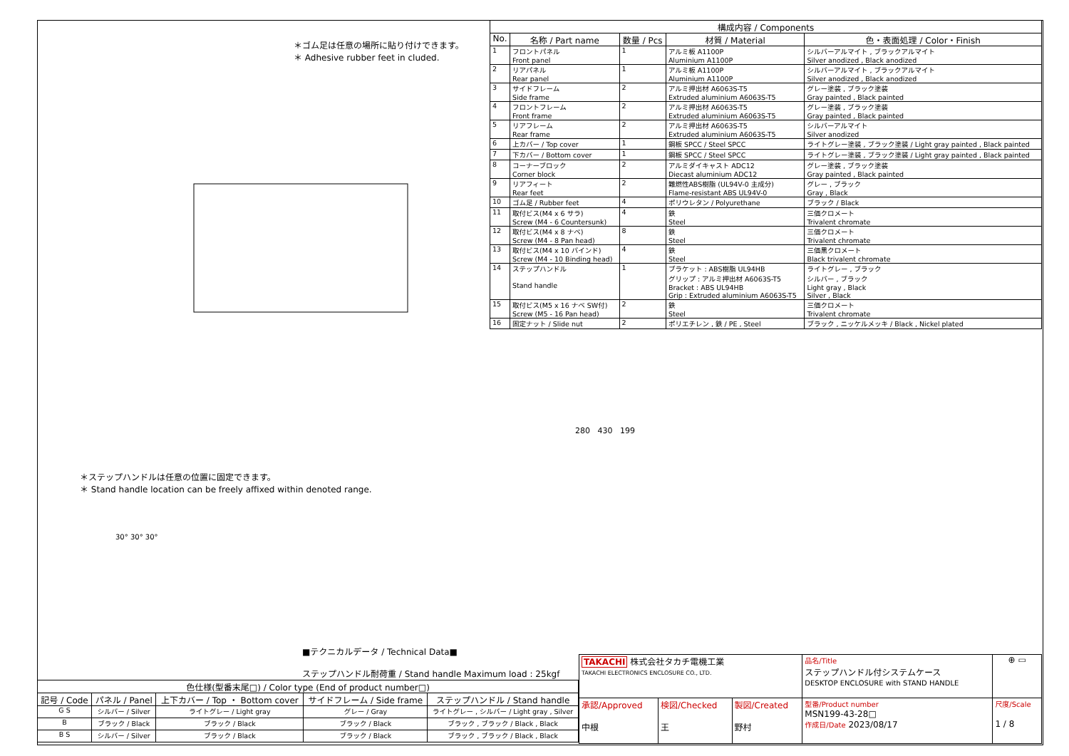＊ゴム足は任意の場所に貼り付けできます。
＊ Adhesive rubber feet in cluded.
| 構成内容 / Components | | | | |
| --- | --- | --- | --- | --- |
| No. | 名称 / Part name | 数量 / Pcs | 材質 / Material | 色・表面処理 / Color・Finish |
| 1 | フロントパネル Front panel | 1 | アルミ板 A1100P Aluminium A1100P | シルバーアルマイト , ブラックアルマイト Silver anodized , Black anodized |
| 2 | リアパネル Rear panel | 1 | アルミ板 A1100P Aluminium A1100P | シルバーアルマイト , ブラックアルマイト Silver anodized , Black anodized |
| 3 | サイドフレーム Side frame | 2 | アルミ押出材 A6063S-T5 Extruded aluminium A6063S-T5 | グレー塗装 , ブラック塗装 Gray painted , Black painted |
| 4 | フロントフレーム Front frame | 2 | アルミ押出材 A6063S-T5 Extruded aluminium A6063S-T5 | グレー塗装 , ブラック塗装 Gray painted , Black painted |
| 5 | リアフレーム Rear frame | 2 | アルミ押出材 A6063S-T5 Extruded aluminium A6063S-T5 | シルバーアルマイト Silver anodized |
| 6 | 上カバー / Top cover | 1 | 鋼板 SPCC / Steel SPCC | ライトグレー塗装 , ブラック塗装 / Light gray painted , Black painted |
| 7 | 下カバー / Bottom cover | 1 | 鋼板 SPCC / Steel SPCC | ライトグレー塗装 , ブラック塗装 / Light gray painted , Black painted |
| 8 | コーナーブロック Corner block | 2 | アルミダイキャスト ADC12 Diecast aluminium ADC12 | グレー塗装 , ブラック塗装 Gray painted , Black painted |
| 9 | リアフィート Rear feet | 2 | 難燃性ABS樹脂 (UL94V-0 主成分) Flame-resistant ABS UL94V-0 | グレー , ブラック Gray , Black |
| 10 | ゴム足 / Rubber feet | 4 | ポリウレタン / Polyurethane | ブラック / Black |
| 11 | 取付ビス(M4 x 6 サラ) Screw (M4 - 6 Countersunk) | 4 | 鉄 Steel | 三価クロメート Trivalent chromate |
| 12 | 取付ビス(M4 x 8 ナベ) Screw (M4 - 8 Pan head) | 8 | 鉄 Steel | 三価クロメート Trivalent chromate |
| 13 | 取付ビス(M4 x 10 バインド) Screw (M4 - 10 Binding head) | 4 | 鉄 Steel | 三価黒クロメート Black trivalent chromate |
| 14 | ステップハンドル Stand handle | 1 | ブラケット : ABS樹脂 UL94HB グリップ : アルミ押出材 A6063S-T5 Bracket : ABS UL94HB Grip : Extruded aluminium A6063S-T5 | ライトグレー , ブラック シルバー , ブラック Light gray , Black Silver , Black |
| 15 | 取付ビス(M5 x 16 ナベ SW付) Screw (M5 - 16 Pan head) | 2 | 鉄 Steel | 三価クロメート Trivalent chromate |
| 16 | 固定ナット / Slide nut | 2 | ポリエチレン , 鉄 / PE , Steel | ブラック , ニッケルメッキ / Black , Nickel plated |
280 430 199
＊ステップハンドルは任意の位置に固定できます。
＊ Stand handle location can be freely affixed within denoted range.
30° 30° 30°
■テクニカルデータ / Technical Data■
ステップハンドル耐荷重 / Stand handle Maximum load : 25kgf
| 色仕様(型番末尾□) / Color type (End of product number□) | | | | |
| --- | --- | --- | --- | --- |
| 記号 / Code | パネル / Panel | 上下カバー / Top ・ Bottom cover | サイドフレーム / Side frame | ステップハンドル / Stand handle |
| G S | シルバー / Silver | ライトグレー / Light gray | グレー / Gray | ライトグレー , シルバー / Light gray , Silver |
| B | ブラック / Black | ブラック / Black | ブラック / Black | ブラック , ブラック / Black , Black |
| B S | シルバー / Silver | ブラック / Black | ブラック / Black | ブラック , ブラック / Black , Black |
| TAKACHI 株式会社タカチ電機工業 TAKACHI ELECTRONICS ENCLOSURE CO., LTD. | | | 品名/Title ステップハンドル付システムケース DESKTOP ENCLOSURE with STAND HANDLE | ⊕ ▭ |
| 承認/Approved 中根 | 検図/Checked 王 | 製図/Created 野村 | 型番/Product number MSN199-43-28□ 作成日/Date 2023/08/17 | 尺度/Scale 1 / 8 |